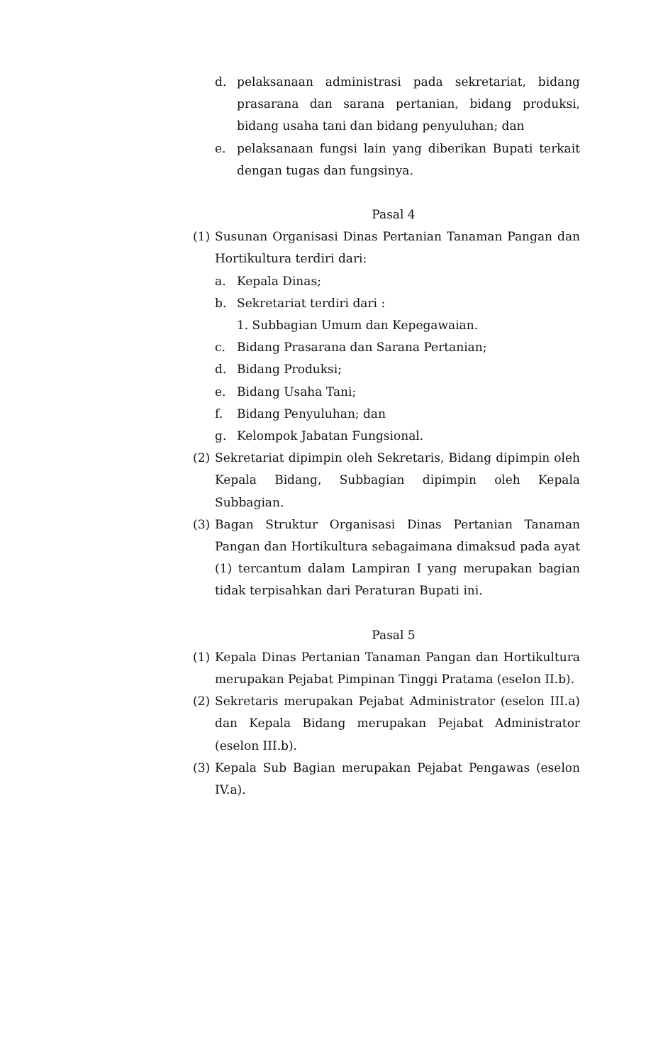d. pelaksanaan administrasi pada sekretariat, bidang prasarana dan sarana pertanian, bidang produksi, bidang usaha tani dan bidang penyuluhan; dan
e. pelaksanaan fungsi lain yang diberikan Bupati terkait dengan tugas dan fungsinya.
Pasal 4
(1) Susunan Organisasi Dinas Pertanian Tanaman Pangan dan Hortikultura terdiri dari:
a. Kepala Dinas;
b. Sekretariat terdiri dari :
1. Subbagian Umum dan Kepegawaian.
c. Bidang Prasarana dan Sarana Pertanian;
d. Bidang Produksi;
e. Bidang Usaha Tani;
f. Bidang Penyuluhan; dan
g. Kelompok Jabatan Fungsional.
(2) Sekretariat dipimpin oleh Sekretaris, Bidang dipimpin oleh Kepala Bidang, Subbagian dipimpin oleh Kepala Subbagian.
(3) Bagan Struktur Organisasi Dinas Pertanian Tanaman Pangan dan Hortikultura sebagaimana dimaksud pada ayat (1) tercantum dalam Lampiran I yang merupakan bagian tidak terpisahkan dari Peraturan Bupati ini.
Pasal 5
(1) Kepala Dinas Pertanian Tanaman Pangan dan Hortikultura merupakan Pejabat Pimpinan Tinggi Pratama (eselon II.b).
(2) Sekretaris merupakan Pejabat Administrator (eselon III.a) dan Kepala Bidang merupakan Pejabat Administrator (eselon III.b).
(3) Kepala Sub Bagian merupakan Pejabat Pengawas (eselon IV.a).